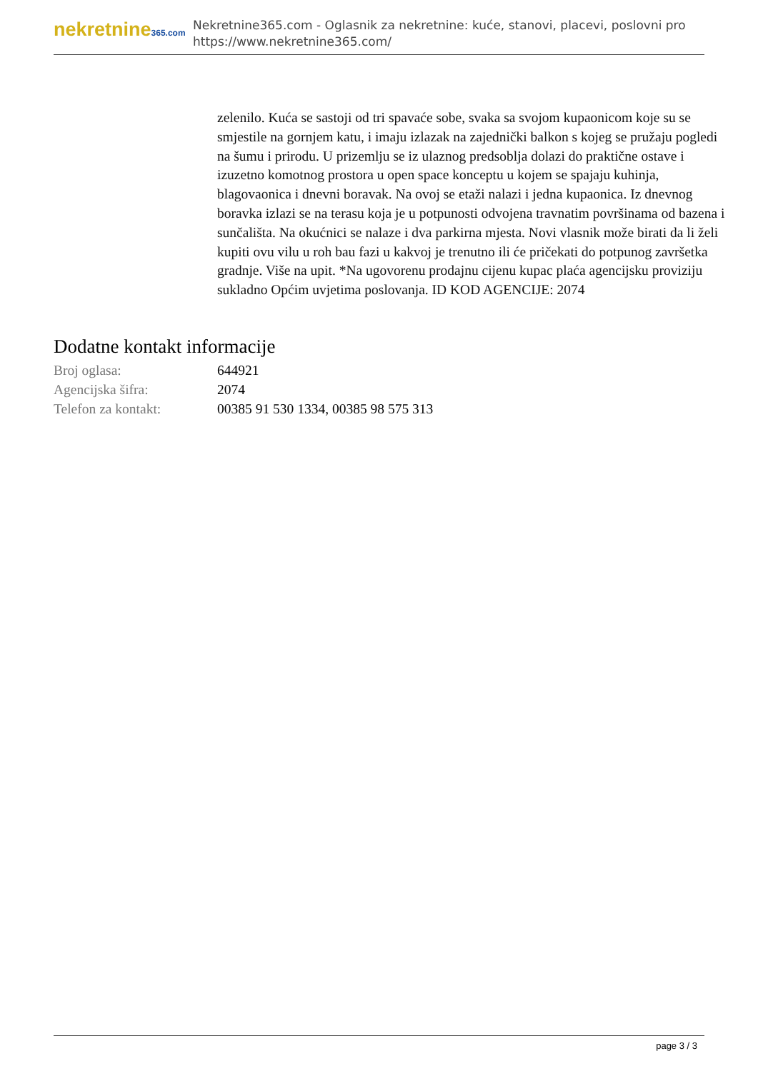nekretnine365.com
Nekretnine365.com - Oglasnik za nekretnine: kuće, stanovi, placevi, poslovni pro
https://www.nekretnine365.com/
zelenilo. Kuća se sastoji od tri spavaće sobe, svaka sa svojom kupaonicom koje su se smjestile na gornjem katu, i imaju izlazak na zajednički balkon s kojeg se pružaju pogledi na šumu i prirodu. U prizemlju se iz ulaznog predsoblja dolazi do praktične ostave i izuzetno komotnog prostora u open space konceptu u kojem se spajaju kuhinja, blagovaonica i dnevni boravak. Na ovoj se etaži nalazi i jedna kupaonica. Iz dnevnog boravka izlazi se na terasu koja je u potpunosti odvojena travnatim površinama od bazena i sunčališta. Na okućnici se nalaze i dva parkirna mjesta. Novi vlasnik može birati da li želi kupiti ovu vilu u roh bau fazi u kakvoj je trenutno ili će pričekati do potpunog završetka gradnje. Više na upit. *Na ugovorenu prodajnu cijenu kupac plaća agencijsku proviziju sukladno Općim uvjetima poslovanja. ID KOD AGENCIJE: 2074
Dodatne kontakt informacije
| Broj oglasa: | 644921 |
| Agencijska šifra: | 2074 |
| Telefon za kontakt: | 00385 91 530 1334, 00385 98 575 313 |
page 3 / 3